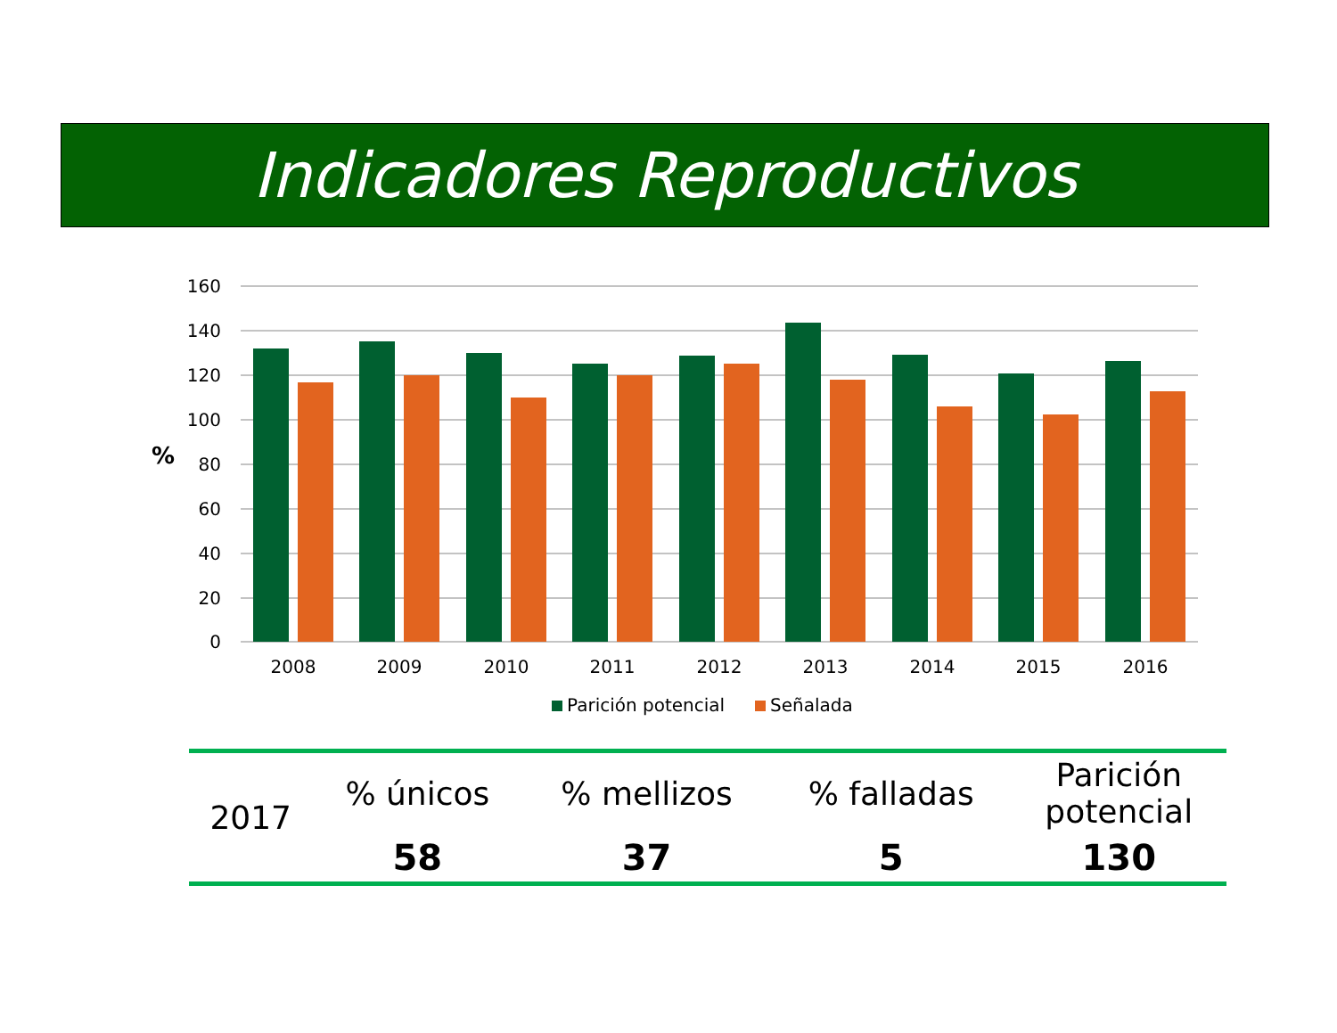Indicadores Reproductivos
160
140
120
100
80
60
40
20
0
%
2008
2009
2010
2011
2012
2013
2014
2015
2016
Parición potencial
Señalada
| 2017 | % únicos | % mellizos | % falladas | Parición potencial |
| | 58 | 37 | 5 | 130 |